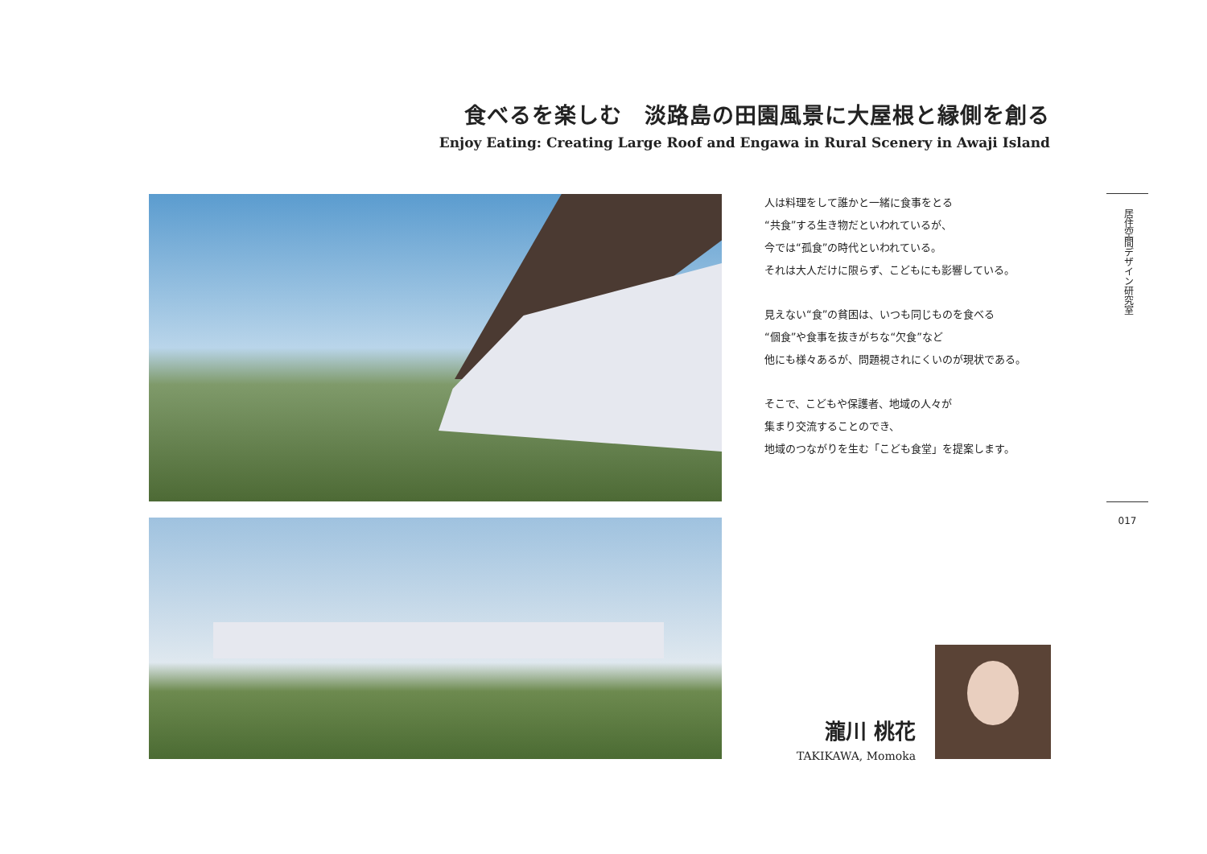食べるを楽しむ　淡路島の田園風景に大屋根と縁側を創る
Enjoy Eating: Creating Large Roof and Engawa in Rural Scenery in Awaji Island
人は料理をして誰かと一緒に食事をとる
“共食”する生き物だといわれているが、
今では“孤食”の時代といわれている。
それは大人だけに限らず、こどもにも影響している。
見えない“食”の貧困は、いつも同じものを食べる
“個食”や食事を抜きがちな“欠食”など
他にも様々あるが、問題視されにくいのが現状である。
そこで、こどもや保護者、地域の人々が
集まり交流することのでき、
地域のつながりを生む「こども食堂」を提案します。
居住空間デザイン研究室
017
瀧川 桃花
TAKIKAWA, Momoka